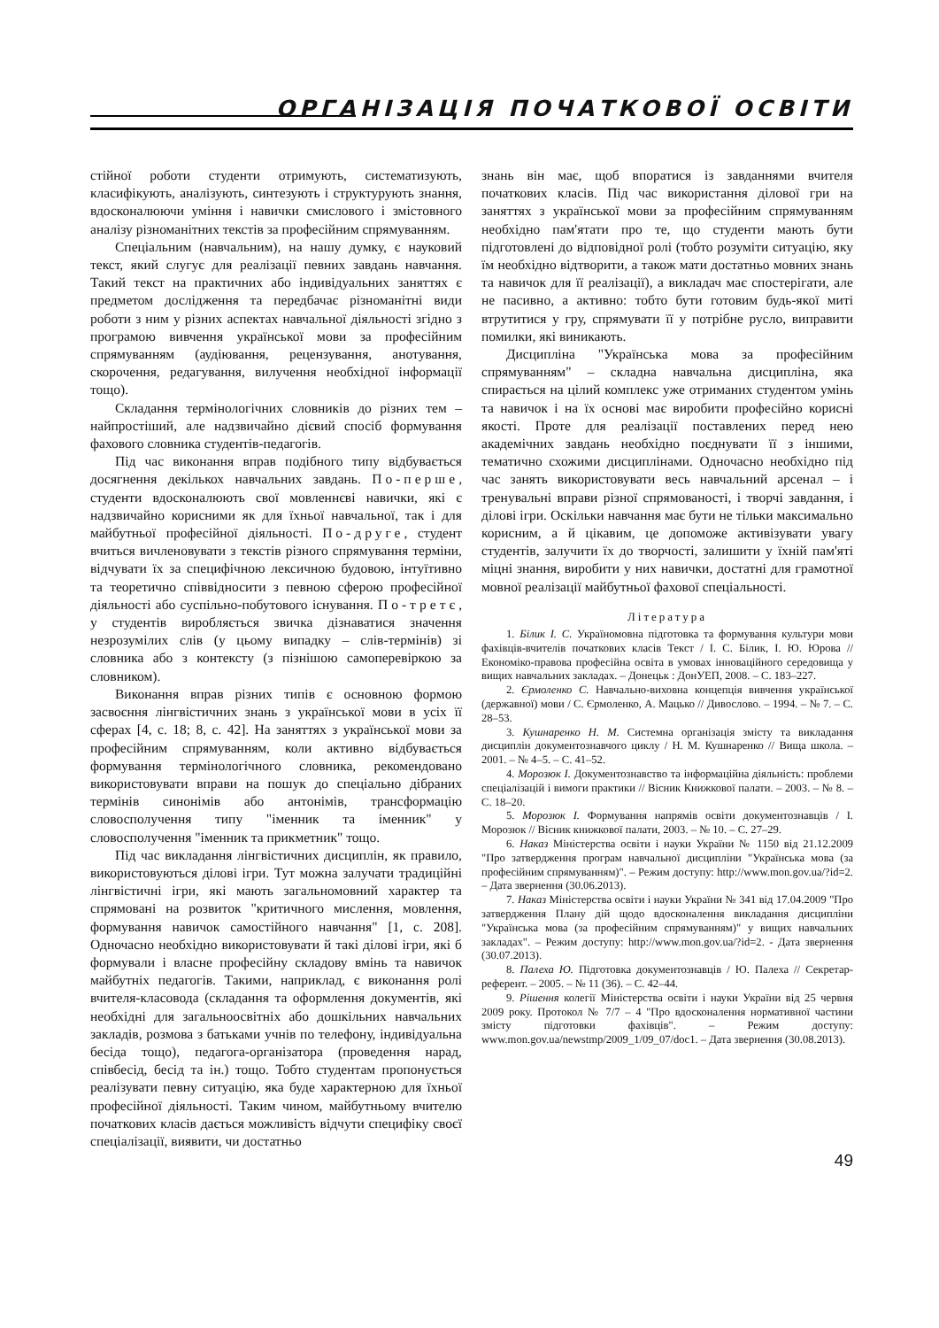ОРГАНІЗАЦІЯ ПОЧАТКОВОЇ ОСВІТИ
стійної роботи студенти отримують, систематизують, класифікують, аналізують, синтезують і структурують знання, вдосконалюючи уміння і навички смислового і змістовного аналізу різноманітних текстів за професійним спрямуванням.
Спеціальним (навчальним), на нашу думку, є науковий текст, який слугує для реалізації певних завдань навчання. Такий текст на практичних або індивідуальних заняттях є предметом дослідження та передбачає різноманітні види роботи з ним у різних аспектах навчальної діяльності згідно з програмою вивчення української мови за професійним спрямуванням (аудіювання, рецензування, анотування, скорочення, редагування, вилучення необхідної інформації тощо).
Складання термінологічних словників до різних тем – найпростіший, але надзвичайно дієвий спосіб формування фахового словника студентів-педагогів.
Під час виконання вправ подібного типу відбувається досягнення декількох навчальних завдань. По-перше, студенти вдосконалюють свої мовленнєві навички, які є надзвичайно корисними як для їхньої навчальної, так і для майбутньої професійної діяльності. По-друге, студент вчиться вичленовувати з текстів різного спрямування терміни, відчувати їх за специфічною лексичною будовою, інтуїтивно та теоретично співвідносити з певною сферою професійної діяльності або суспільно-побутового існування. По-третє, у студентів виробляється звичка дізнаватися значення незрозумілих слів (у цьому випадку – слів-термінів) зі словника або з контексту (з пізнішою самоперевіркою за словником).
Виконання вправ різних типів є основною формою засвоєння лінгвістичних знань з української мови в усіх її сферах [4, с. 18; 8, с. 42]. На заняттях з української мови за професійним спрямуванням, коли активно відбувається формування термінологічного словника, рекомендовано використовувати вправи на пошук до спеціально дібраних термінів синонімів або антонімів, трансформацію словосполучення типу "іменник та іменник" у словосполучення "іменник та прикметник" тощо.
Під час викладання лінгвістичних дисциплін, як правило, використовуються ділові ігри. Тут можна залучати традиційні лінгвістичні ігри, які мають загальномовний характер та спрямовані на розвиток "критичного мислення, мовлення, формування навичок самостійного навчання" [1, с. 208]. Одночасно необхідно використовувати й такі ділові ігри, які б формували і власне професійну складову вмінь та навичок майбутніх педагогів. Такими, наприклад, є виконання ролі вчителя-класовода (складання та оформлення документів, які необхідні для загальноосвітніх або дошкільних навчальних закладів, розмова з батьками учнів по телефону, індивідуальна бесіда тощо), педагога-організатора (проведення нарад, співбесід, бесід та ін.) тощо. Тобто студентам пропонується реалізувати певну ситуацію, яка буде характерною для їхньої професійної діяльності. Таким чином, майбутньому вчителю початкових класів дається можливість відчути специфіку своєї спеціалізації, виявити, чи достатньо
знань він має, щоб впоратися із завданнями вчителя початкових класів. Під час використання ділової гри на заняттях з української мови за професійним спрямуванням необхідно пам'ятати про те, що студенти мають бути підготовлені до відповідної ролі (тобто розуміти ситуацію, яку їм необхідно відтворити, а також мати достатньо мовних знань та навичок для її реалізації), а викладач має спостерігати, але не пасивно, а активно: тобто бути готовим будь-якої миті втрутитися у гру, спрямувати її у потрібне русло, виправити помилки, які виникають.
Дисципліна "Українська мова за професійним спрямуванням" – складна навчальна дисципліна, яка спирається на цілий комплекс уже отриманих студентом умінь та навичок і на їх основі має виробити професійно корисні якості. Проте для реалізації поставлених перед нею академічних завдань необхідно поєднувати її з іншими, тематично схожими дисциплінами. Одночасно необхідно під час занять використовувати весь навчальний арсенал – і тренувальні вправи різної спрямованості, і творчі завдання, і ділові ігри. Оскільки навчання має бути не тільки максимально корисним, а й цікавим, це допоможе активізувати увагу студентів, залучити їх до творчості, залишити у їхній пам'яті міцні знання, виробити у них навички, достатні для грамотної мовної реалізації майбутньої фахової спеціальності.
Література
1. Білик І. С. Україномовна підготовка та формування культури мови фахівців-вчителів початкових класів Текст / І. С. Білик, І. Ю. Юрова // Економіко-правова професійна освіта в умовах інноваційного середовища у вищих навчальних закладах. – Донецьк : ДонУЕП, 2008. – С. 183–227.
2. Єрмоленко С. Навчально-виховна концепція вивчення української (державної) мови / С. Єрмоленко, А. Мацько // Дивослово. – 1994. – № 7. – С. 28–53.
3. Кушнаренко Н. М. Системна організація змісту та викладання дисциплін документознавчого циклу / Н. М. Кушнаренко // Вища школа. – 2001. – № 4–5. – С. 41–52.
4. Морозюк І. Документознавство та інформаційна діяльність: проблеми спеціалізацій і вимоги практики // Вісник Книжкової палати. – 2003. – № 8. – С. 18–20.
5. Морозюк І. Формування напрямів освіти документознавців / І. Морозюк // Вісник книжкової палати, 2003. – № 10. – С. 27–29.
6. Наказ Міністерства освіти і науки України № 1150 від 21.12.2009 "Про затвердження програм навчальної дисципліни "Українська мова (за професійним спрямуванням)". – Режим доступу: http://www.mon.gov.ua/?id=2. – Дата звернення (30.06.2013).
7. Наказ Міністерства освіти і науки України № 341 від 17.04.2009 "Про затвердження Плану дій щодо вдосконалення викладання дисципліни "Українська мова (за професійним спрямуванням)" у вищих навчальних закладах". – Режим доступу: http://www.mon.gov.ua/?id=2. - Дата звернення (30.07.2013).
8. Палеха Ю. Підготовка документознавців / Ю. Палеха // Секретар-референт. – 2005. – № 11 (36). – С. 42–44.
9. Рішення колегії Міністерства освіти і науки України від 25 червня 2009 року. Протокол № 7/7 – 4 "Про вдосконалення нормативної частини змісту підготовки фахівців". – Режим доступу: www.mon.gov.ua/newstmp/2009_1/09_07/doc1. – Дата звернення (30.08.2013).
49